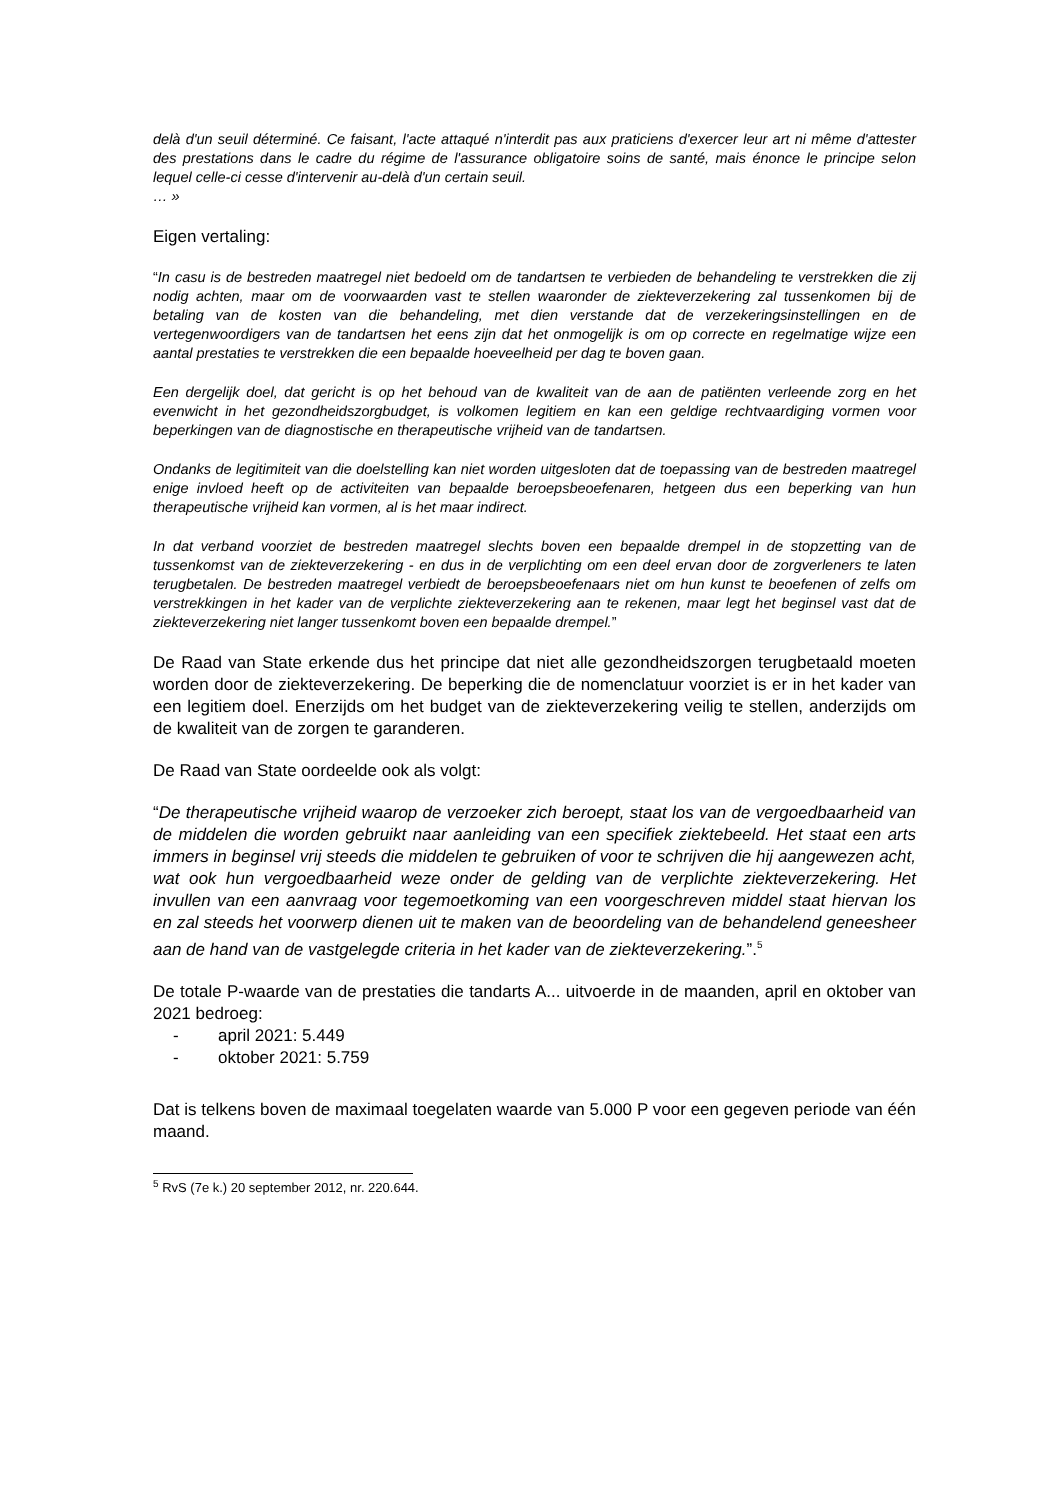delà d'un seuil déterminé. Ce faisant, l'acte attaqué n'interdit pas aux praticiens d'exercer leur art ni même d'attester des prestations dans le cadre du régime de l'assurance obligatoire soins de santé, mais énonce le principe selon lequel celle-ci cesse d'intervenir au-delà d'un certain seuil.
… »
Eigen vertaling:
“In casu is de bestreden maatregel niet bedoeld om de tandartsen te verbieden de behandeling te verstrekken die zij nodig achten, maar om de voorwaarden vast te stellen waaronder de ziekteverzekering zal tussenkomen bij de betaling van de kosten van die behandeling, met dien verstande dat de verzekeringsinstellingen en de vertegenwoordigers van de tandartsen het eens zijn dat het onmogelijk is om op correcte en regelmatige wijze een aantal prestaties te verstrekken die een bepaalde hoeveelheid per dag te boven gaan.
Een dergelijk doel, dat gericht is op het behoud van de kwaliteit van de aan de patiënten verleende zorg en het evenwicht in het gezondheidszorgbudget, is volkomen legitiem en kan een geldige rechtvaardiging vormen voor beperkingen van de diagnostische en therapeutische vrijheid van de tandartsen.
Ondanks de legitimiteit van die doelstelling kan niet worden uitgesloten dat de toepassing van de bestreden maatregel enige invloed heeft op de activiteiten van bepaalde beroepsbeoefenaren, hetgeen dus een beperking van hun therapeutische vrijheid kan vormen, al is het maar indirect.
In dat verband voorziet de bestreden maatregel slechts boven een bepaalde drempel in de stopzetting van de tussenkomst van de ziekteverzekering - en dus in de verplichting om een deel ervan door de zorgverleners te laten terugbetalen. De bestreden maatregel verbiedt de beroepsbeoefenaars niet om hun kunst te beoefenen of zelfs om verstrekkingen in het kader van de verplichte ziekteverzekering aan te rekenen, maar legt het beginsel vast dat de ziekteverzekering niet langer tussenkomt boven een bepaalde drempel.”
De Raad van State erkende dus het principe dat niet alle gezondheidszorgen terugbetaald moeten worden door de ziekteverzekering. De beperking die de nomenclatuur voorziet is er in het kader van een legitiem doel. Enerzijds om het budget van de ziekteverzekering veilig te stellen, anderzijds om de kwaliteit van de zorgen te garanderen.
De Raad van State oordeelde ook als volgt:
“De therapeutische vrijheid waarop de verzoeker zich beroept, staat los van de vergoedbaarheid van de middelen die worden gebruikt naar aanleiding van een specifiek ziektebeeld. Het staat een arts immers in beginsel vrij steeds die middelen te gebruiken of voor te schrijven die hij aangewezen acht, wat ook hun vergoedbaarheid weze onder de gelding van de verplichte ziekteverzekering. Het invullen van een aanvraag voor tegemoetkoming van een voorgeschreven middel staat hiervan los en zal steeds het voorwerp dienen uit te maken van de beoordeling van de behandelend geneesheer aan de hand van de vastgelegde criteria in het kader van de ziekteverzekering.”.<sup>5</sup>
De totale P-waarde van de prestaties die tandarts A... uitvoerde in de maanden, april en oktober van 2021 bedroeg:
- april 2021: 5.449
- oktober 2021: 5.759
Dat is telkens boven de maximaal toegelaten waarde van 5.000 P voor een gegeven periode van één maand.
<sup>5</sup> RvS (7e k.) 20 september 2012, nr. 220.644.